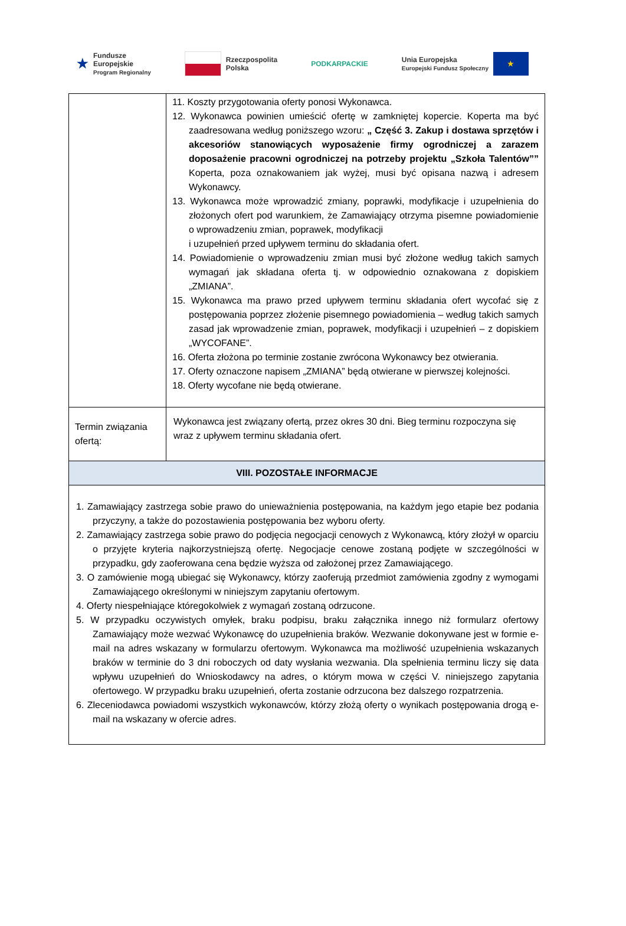★ Fundusze
Europejskie
Program Regionalny
Rzeczpospolita
Polska
PODKARPACKIE
Unia Europejska
Europejski Fundusz Społeczny
★
| | 11. Koszty przygotowania oferty ponosi Wykonawca. 12. Wykonawca powinien umieścić ofertę w zamkniętej kopercie. Koperta ma być zaadresowana według poniższego wzoru: „ Część 3. Zakup i dostawa sprzętów i akcesoriów stanowiących wyposażenie firmy ogrodniczej a zarazem doposażenie pracowni ogrodniczej na potrzeby projektu „Szkoła Talentów”” Koperta, poza oznakowaniem jak wyżej, musi być opisana nazwą i adresem Wykonawcy. 13. Wykonawca może wprowadzić zmiany, poprawki, modyfikacje i uzupełnienia do złożonych ofert pod warunkiem, że Zamawiający otrzyma pisemne powiadomienie o wprowadzeniu zmian, poprawek, modyfikacji i uzupełnień przed upływem terminu do składania ofert. 14. Powiadomienie o wprowadzeniu zmian musi być złożone według takich samych wymagań jak składana oferta tj. w odpowiednio oznakowana z dopiskiem „ZMIANA”. 15. Wykonawca ma prawo przed upływem terminu składania ofert wycofać się z postępowania poprzez złożenie pisemnego powiadomienia – według takich samych zasad jak wprowadzenie zmian, poprawek, modyfikacji i uzupełnień – z dopiskiem „WYCOFANE”. 16. Oferta złożona po terminie zostanie zwrócona Wykonawcy bez otwierania. 17. Oferty oznaczone napisem „ZMIANA” będą otwierane w pierwszej kolejności. 18. Oferty wycofane nie będą otwierane. |
| Termin związania ofertą: | Wykonawca jest związany ofertą, przez okres 30 dni. Bieg terminu rozpoczyna się wraz z upływem terminu składania ofert. |
| VIII. POZOSTAŁE INFORMACJE | |
| 1. Zamawiający zastrzega sobie prawo do unieważnienia postępowania, na każdym jego etapie bez podania przyczyny, a także do pozostawienia postępowania bez wyboru oferty. 2. Zamawiający zastrzega sobie prawo do podjęcia negocjacji cenowych z Wykonawcą, który złożył w oparciu o przyjęte kryteria najkorzystniejszą ofertę. Negocjacje cenowe zostaną podjęte w szczególności w przypadku, gdy zaoferowana cena będzie wyższa od założonej przez Zamawiającego. 3. O zamówienie mogą ubiegać się Wykonawcy, którzy zaoferują przedmiot zamówienia zgodny z wymogami Zamawiającego określonymi w niniejszym zapytaniu ofertowym. 4. Oferty niespełniające któregokolwiek z wymagań zostaną odrzucone. 5. W przypadku oczywistych omyłek, braku podpisu, braku załącznika innego niż formularz ofertowy Zamawiający może wezwać Wykonawcę do uzupełnienia braków. Wezwanie dokonywane jest w formie e-mail na adres wskazany w formularzu ofertowym. Wykonawca ma możliwość uzupełnienia wskazanych braków w terminie do 3 dni roboczych od daty wysłania wezwania. Dla spełnienia terminu liczy się data wpływu uzupełnień do Wnioskodawcy na adres, o którym mowa w części V. niniejszego zapytania ofertowego. W przypadku braku uzupełnień, oferta zostanie odrzucona bez dalszego rozpatrzenia. 6. Zleceniodawca powiadomi wszystkich wykonawców, którzy złożą oferty o wynikach postępowania drogą e-mail na wskazany w ofercie adres. | |